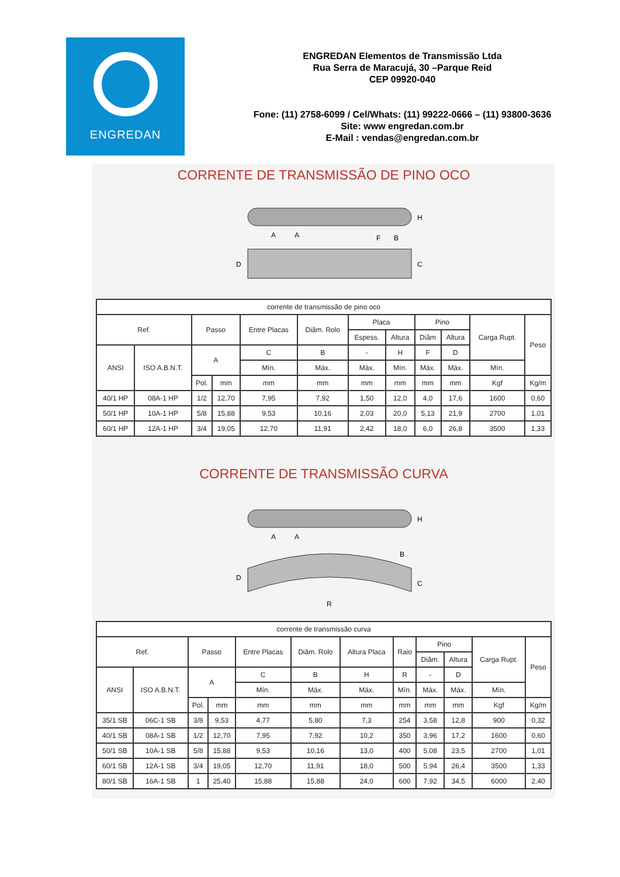ENGREDAN
ENGREDAN Elementos de Transmissão Ltda
Rua Serra de Maracujá, 30 –Parque Reid
CEP 09920-040
Fone: (11) 2758-6099 / Cel/Whats: (11) 99222-0666 – (11) 93800-3636
Site: www engredan.com.br
E-Mail : vendas@engredan.com.br
CORRENTE DE TRANSMISSÃO DE PINO OCO
D
C
H
A
A
F
B
| corrente de transmissão de pino oco | | | | | | | | | | | |
| --- | --- | --- | --- | --- | --- | --- | --- | --- | --- | --- | --- |
| Ref. | | Passo | | Entre Placas | Diâm. Rolo | Placa | | Pino | | Carga Rupt. | Peso |
| | | | | | | Espess. | Altura | Diâm | Altura | | |
| ANSI | ISO A.B.N.T. | A | | C | B | - | H | F | D | | |
| | | | | Mín. | Máx. | Máx. | Mín. | Máx. | Máx. | Mín. | |
| | | Pol. | mm | mm | mm | mm | mm | mm | mm | Kgf | Kg/m |
| 40/1 HP | 08A-1 HP | 1/2 | 12,70 | 7,95 | 7,92 | 1,50 | 12,0 | 4,0 | 17,6 | 1600 | 0,60 |
| 50/1 HP | 10A-1 HP | 5/8 | 15,88 | 9,53 | 10,16 | 2,03 | 20,0 | 5,13 | 21,9 | 2700 | 1,01 |
| 60/1 HP | 12A-1 HP | 3/4 | 19,05 | 12,70 | 11,91 | 2,42 | 18,0 | 6,0 | 26,8 | 3500 | 1,33 |
CORRENTE DE TRANSMISSÃO CURVA
A
A
H
B
D
C
R
| corrente de transmissão curva | | | | | | | | | | | |
| --- | --- | --- | --- | --- | --- | --- | --- | --- | --- | --- | --- |
| Ref. | | Passo | | Entre Placas | Diâm. Rolo | Altura Placa | Raio | Pino | | Carga Rupt. | Peso |
| | | | | | | | | Diâm. | Altura | | |
| ANSI | ISO A.B.N.T. | A | | C | B | H | R | - | D | | |
| | | | | Mín. | Máx. | Máx. | Mín. | Máx. | Máx. | Mín. | |
| | | Pol. | mm | mm | mm | mm | mm | mm | mm | Kgf | Kg/m |
| 35/1 SB | 06C-1 SB | 3/8 | 9,53 | 4,77 | 5,80 | 7,3 | 254 | 3,58 | 12,8 | 900 | 0,32 |
| 40/1 SB | 08A-1 SB | 1/2 | 12,70 | 7,95 | 7,92 | 10,2 | 350 | 3,96 | 17,2 | 1600 | 0,60 |
| 50/1 SB | 10A-1 SB | 5/8 | 15,88 | 9,53 | 10,16 | 13,0 | 400 | 5,08 | 23,5 | 2700 | 1,01 |
| 60/1 SB | 12A-1 SB | 3/4 | 19,05 | 12,70 | 11,91 | 18,0 | 500 | 5,94 | 26,4 | 3500 | 1,33 |
| 80/1 SB | 16A-1 SB | 1 | 25,40 | 15,88 | 15,88 | 24,0 | 600 | 7,92 | 34,5 | 6000 | 2,40 |